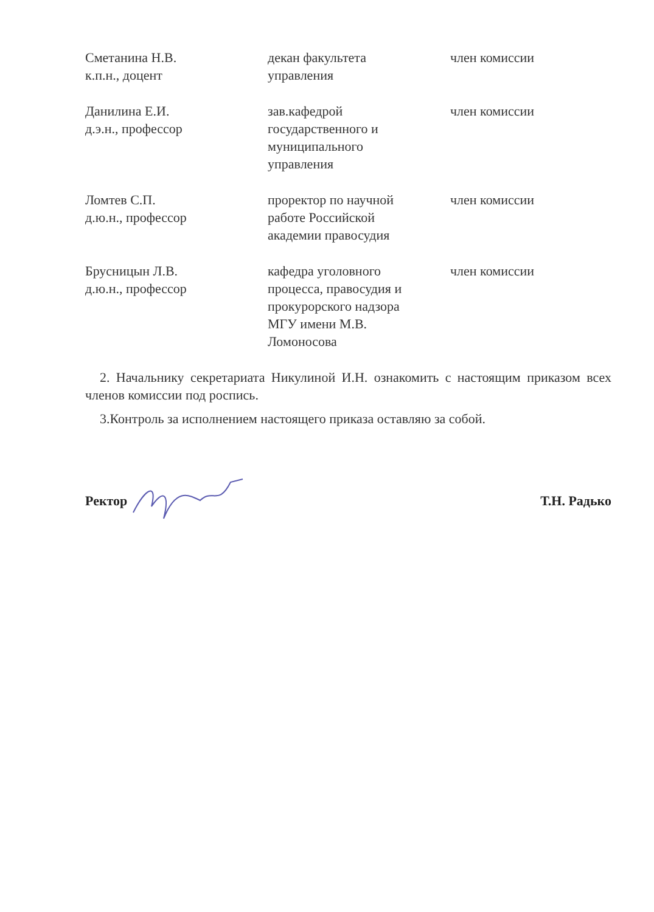| Сметанина Н.В. к.п.н., доцент | декан факультета управления | член комиссии |
| Данилина Е.И. д.э.н., профессор | зав.кафедрой государственного и муниципального управления | член комиссии |
| Ломтев С.П. д.ю.н., профессор | проректор по научной работе Российской академии правосудия | член комиссии |
| Брусницын Л.В. д.ю.н., профессор | кафедра уголовного процесса, правосудия и прокурорского надзора МГУ имени М.В. Ломоносова | член комиссии |
2. Начальнику секретариата Никулиной И.Н. ознакомить с настоящим приказом всех членов комиссии под роспись.
3.Контроль за исполнением настоящего приказа оставляю за собой.
Ректор Т.Н. Радько